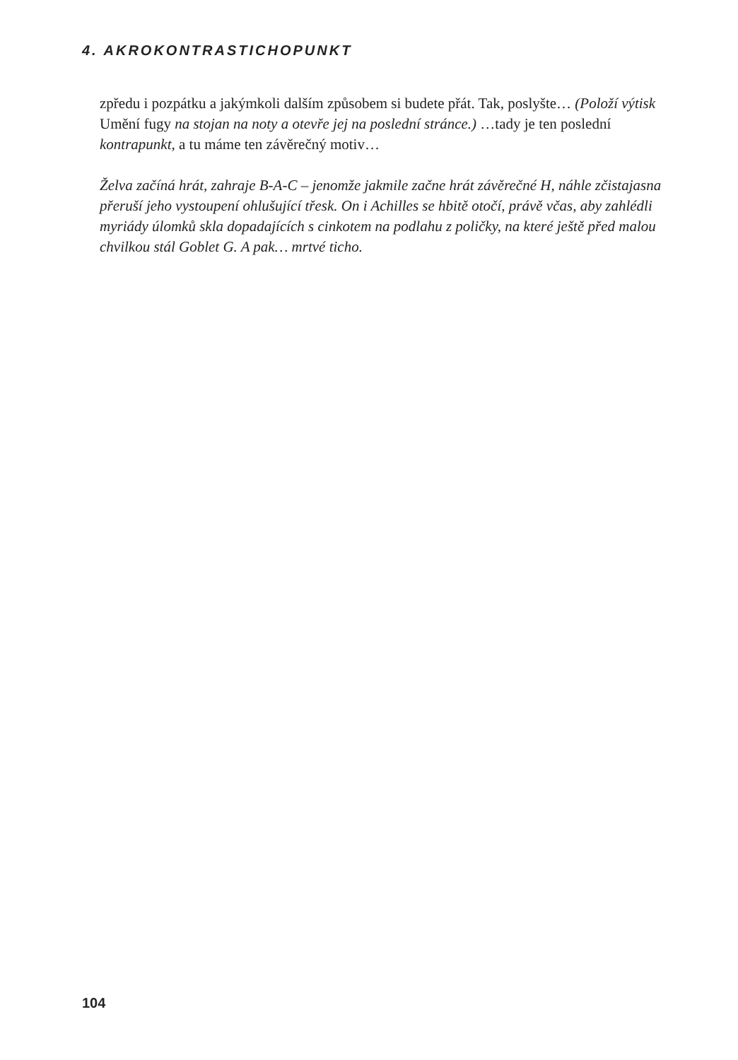4. AKROKONTRASTICHOPUNKT
zpředu i pozpátku a jakýmkoli dalším způsobem si budete přát. Tak, poslyšte… (Položí výtisk Umění fugy na stojan na noty a otevře jej na poslední stránce.) …tady je ten poslední kontrapunkt, a tu máme ten závěrečný motiv…
Želva začíná hrát, zahraje B-A-C – jenomže jakmile začne hrát závěrečné H, náhle zčistajasna přeruší jeho vystoupení ohlušující třesk. On i Achilles se hbitě otočí, právě včas, aby zahlédli myriády úlomků skla dopadajících s cinkotem na podlahu z poličky, na které ještě před malou chvilkou stál Goblet G. A pak… mrtvé ticho.
104